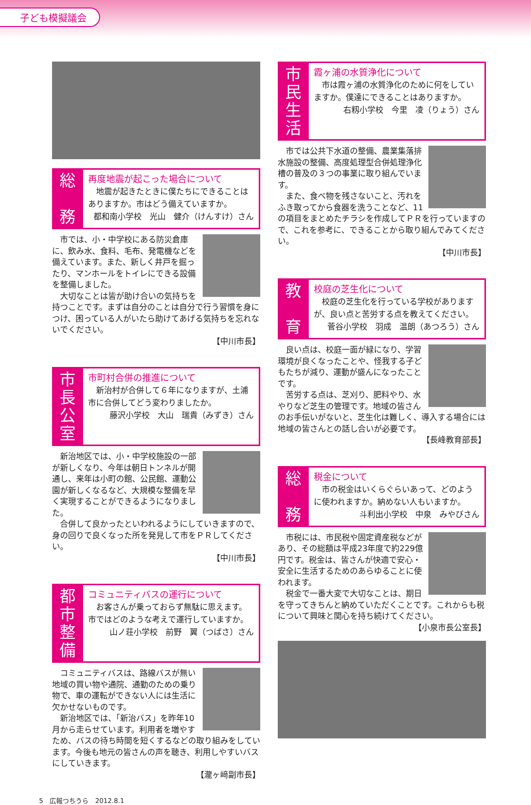子ども模擬議会
総
務
再度地震が起こった場合について
　地震が起きたときに僕たちにできることはありますか。市はどう備えていますか。
都和南小学校　光山　健介（けんすけ）さん
　市では、小・中学校にある防災倉庫に、飲み水、食料、毛布、発電機などを備えています。また、新しく井戸を掘ったり、マンホールをトイレにできる設備を整備しました。
　大切なことは皆が助け合いの気持ちを持つことです。まずは自分のことは自分で行う習慣を身につけ、困っている人がいたら助けてあげる気持ちを忘れないでください。
【中川市長】
市長公室
市町村合併の推進について
　新治村が合併して６年になりますが、土浦市に合併してどう変わりましたか。
藤沢小学校　大山　瑞貴（みずき）さん
　新治地区では、小・中学校施設の一部が新しくなり、今年は朝日トンネルが開通し、来年は小町の館、公民館、運動公園が新しくなるなど、大規模な整備を早く実現することができるようになりました。
　合併して良かったといわれるようにしていきますので、身の回りで良くなった所を発見して市をＰＲしてください。
【中川市長】
都市整備
コミュニティバスの運行について
　お客さんが乗っておらず無駄に思えます。市ではどのような考えで運行していますか。
山ノ荘小学校　前野　翼（つばさ）さん
　コミュニティバスは、路線バスが無い地域の買い物や通院、通勤のための乗り物で、車の運転ができない人には生活に欠かせないものです。
　新治地区では、「新治バス」を昨年10月から走らせています。利用者を増やすため、バスの待ち時間を短くするなどの取り組みをしています。今後も地元の皆さんの声を聴き、利用しやすいバスにしていきます。
【瀧ヶ﨑副市長】
市民生活
霞ヶ浦の水質浄化について
　市は霞ヶ浦の水質浄化のために何をしていますか。僕達にできることはありますか。
右籾小学校　今里　凌（りょう）さん
　市では公共下水道の整備、農業集落排水施設の整備、高度処理型合併処理浄化槽の普及の３つの事業に取り組んでいます。
　また、食べ物を残さないこと、汚れをふき取ってから食器を洗うことなど、11の項目をまとめたチラシを作成してＰＲを行っていますので、これを参考に、できることから取り組んでみてください。
【中川市長】
教
育
校庭の芝生化について
　校庭の芝生化を行っている学校がありますが、良い点と苦労する点を教えてください。
菅谷小学校　羽成　温朗（あつろう）さん
　良い点は、校庭一面が緑になり、学習環境が良くなったことや、怪我する子どもたちが減り、運動が盛んになったことです。
　苦労する点は、芝刈り、肥料やり、水やりなど芝生の管理です。地域の皆さんのお手伝いがないと、芝生化は難しく、導入する場合には地域の皆さんとの話し合いが必要です。
【長峰教育部長】
総
務
税金について
　市の税金はいくらぐらいあって、どのように使われますか。納めない人もいますか。
斗利出小学校　中泉　みやびさん
　市税には、市民税や固定資産税などがあり、その総額は平成23年度で約229億円です。税金は、皆さんが快適で安心・安全に生活するためのあらゆることに使われます。
　税金で一番大変で大切なことは、期日を守ってきちんと納めていただくことです。これからも税について興味と関心を持ち続けてください。
【小泉市長公室長】
5　広報つちうら　2012.8.1